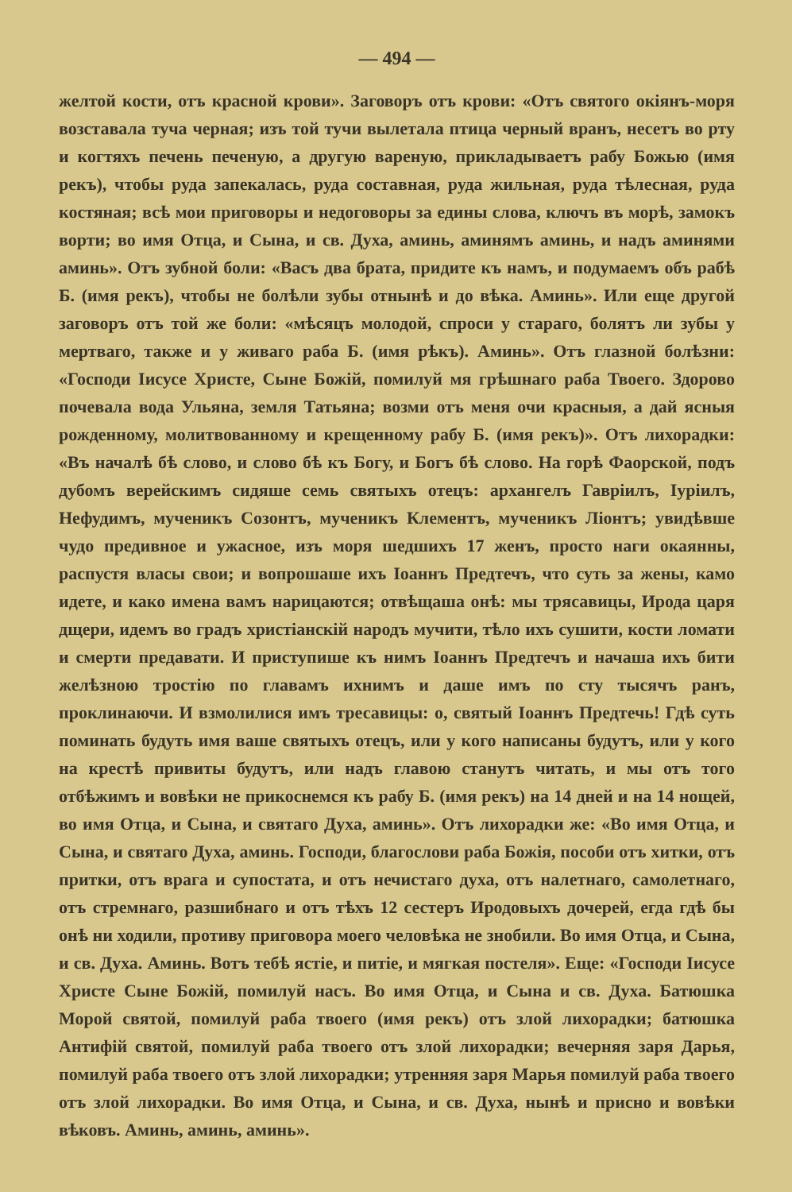— 494 —
желтой кости, отъ красной крови». Заговоръ отъ крови: «Отъ святого окіянъ-моря возставала туча черная; изъ той тучи вылетала птица черный вранъ, несетъ во рту и когтяхъ печень печеную, а другую вареную, прикладываетъ рабу Божью (имя рекъ), чтобы руда запекалась, руда составная, руда жильная, руда тѣлесная, руда костяная; всѣ мои приговоры и недоговоры за едины слова, ключъ въ морѣ, замокъ ворти; во имя Отца, и Сына, и св. Духа, аминь, аминямъ аминь, и надъ аминями аминь». Отъ зубной боли: «Васъ два брата, придите къ намъ, и подумаемъ объ рабѣ Б. (имя рекъ), чтобы не болѣли зубы отнынѣ и до вѣка. Аминь». Или еще другой заговоръ отъ той же боли: «мѣсяцъ молодой, спроси у стараго, болятъ ли зубы у мертваго, также и у живаго раба Б. (имя рѣкъ). Аминь». Отъ глазной болѣзни: «Господи Іисусе Христе, Сыне Божій, помилуй мя грѣшнаго раба Твоего. Здорово почевала вода Ульяна, земля Татьяна; возми отъ меня очи красныя, а дай ясныя рожденному, молитвованному и крещенному рабу Б. (имя рекъ)». Отъ лихорадки: «Въ началѣ бѣ слово, и слово бѣ къ Богу, и Богъ бѣ слово. На горѣ Фаорской, подъ дубомъ верейскимъ сидяше семь святыхъ отецъ: архангелъ Гавріилъ, Іуріилъ, Нефудимъ, мученикъ Созонтъ, мученикъ Клементъ, мученикъ Ліонтъ; увидѣвше чудо предивное и ужасное, изъ моря шедшихъ 17 женъ, просто наги окаянны, распустя власы свои; и вопрошаше ихъ Іоаннъ Предтечъ, что суть за жены, камо идете, и како имена вамъ нарицаются; отвѣщаша онѣ: мы трясавицы, Ирода царя дщери, идемъ во градъ христіанскій народъ мучити, тѣло ихъ сушити, кости ломати и смерти предавати. И приступише къ нимъ Іоаннъ Предтечъ и начаша ихъ бити желѣзною тростію по главамъ ихнимъ и даше имъ по сту тысячъ ранъ, проклинаючи. И взмолилися имъ тресавицы: о, святый Іоаннъ Предтечь! Гдѣ суть поминать будуть имя ваше святыхъ отецъ, или у кого написаны будутъ, или у кого на крестѣ привиты будутъ, или надъ главою станутъ читать, и мы отъ того отбѣжимъ и вовѣки не прикоснемся къ рабу Б. (имя рекъ) на 14 дней и на 14 нощей, во имя Отца, и Сына, и святаго Духа, аминь». Отъ лихорадки же: «Во имя Отца, и Сына, и святаго Духа, аминь. Господи, благослови раба Божія, пособи отъ хитки, отъ притки, отъ врага и супостата, и отъ нечистаго духа, отъ налетнаго, самолетнаго, отъ стремнаго, разшибнаго и отъ тѣхъ 12 сестеръ Иродовыхъ дочерей, егда гдѣ бы онѣ ни ходили, противу приговора моего человѣка не знобили. Во имя Отца, и Сына, и св. Духа. Аминь. Вотъ тебѣ ястіе, и питіе, и мягкая постеля». Еще: «Господи Іисусе Христе Сыне Божій, помилуй насъ. Во имя Отца, и Сына и св. Духа. Батюшка Морой святой, помилуй раба твоего (имя рекъ) отъ злой лихорадки; батюшка Антифій святой, помилуй раба твоего отъ злой лихорадки; вечерняя заря Дарья, помилуй раба твоего отъ злой лихорадки; утренняя заря Марья помилуй раба твоего отъ злой лихорадки. Во имя Отца, и Сына, и св. Духа, нынѣ и присно и вовѣки вѣковъ. Аминь, аминь, аминь».